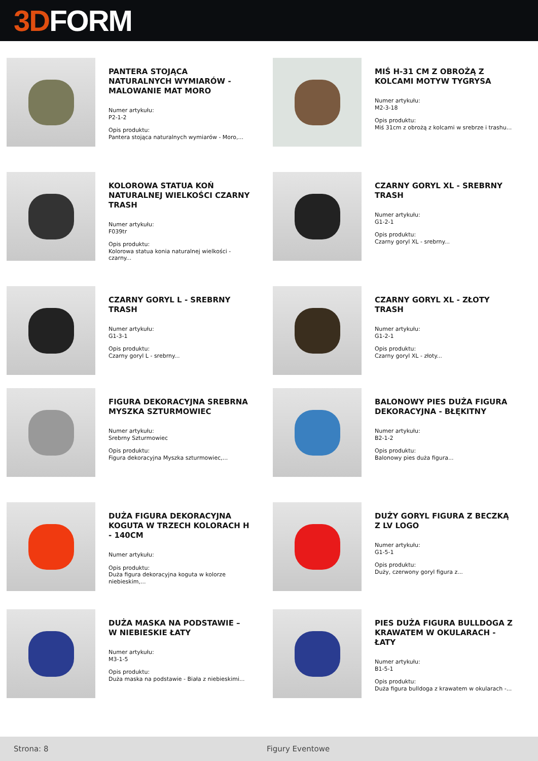3D FORM
PANTERA STOJĄCA NATURALNYCH WYMIARÓW - MALOWANIE MAT MORO
Numer artykułu:
P2-1-2
Opis produktu:
Pantera stojąca naturalnych wymiarów - Moro,...
MIŚ H-31 CM Z OBROŻĄ Z KOLCAMI MOTYW TYGRYSA
Numer artykułu:
M2-3-18
Opis produktu:
Miś 31cm z obrożą z kolcami w srebrze i trashu...
KOLOROWA STATUA KOŃ NATURALNEJ WIELKOŚCI CZARNY TRASH
Numer artykułu:
F039tr
Opis produktu:
Kolorowa statua konia naturalnej wielkości - czarny...
CZARNY GORYL XL - SREBRNY TRASH
Numer artykułu:
G1-2-1
Opis produktu:
Czarny goryl XL - srebrny...
CZARNY GORYL L - SREBRNY TRASH
Numer artykułu:
G1-3-1
Opis produktu:
Czarny goryl L - srebrny...
CZARNY GORYL XL - ZŁOTY TRASH
Numer artykułu:
G1-2-1
Opis produktu:
Czarny goryl XL - złoty...
FIGURA DEKORACYJNA SREBRNA MYSZKA SZTURMOWIEC
Numer artykułu:
Srebrny Szturmowiec
Opis produktu:
Figura dekoracyjna Myszka szturmowiec,...
BALONOWY PIES DUŻA FIGURA DEKORACYJNA - BŁĘKITNY
Numer artykułu:
B2-1-2
Opis produktu:
Balonowy pies duża figura...
DUŻA FIGURA DEKORACYJNA KOGUTA W TRZECH KOLORACH H - 140CM
Numer artykułu:
Opis produktu:
Duża figura dekoracyjna koguta w kolorze niebieskim,...
DUŻY GORYL FIGURA Z BECZKĄ Z LV LOGO
Numer artykułu:
G1-5-1
Opis produktu:
Duży, czerwony goryl figura z...
DUŻA MASKA NA PODSTAWIE – W NIEBIESKIE ŁATY
Numer artykułu:
M3-1-5
Opis produktu:
Duża maska na podstawie - Biała z niebieskimi...
PIES DUŻA FIGURA BULLDOGA Z KRAWATEM W OKULARACH - ŁATY
Numer artykułu:
B1-5-1
Opis produktu:
Duża figura bulldoga z krawatem w okularach -...
Strona: 8 Figury Eventowe